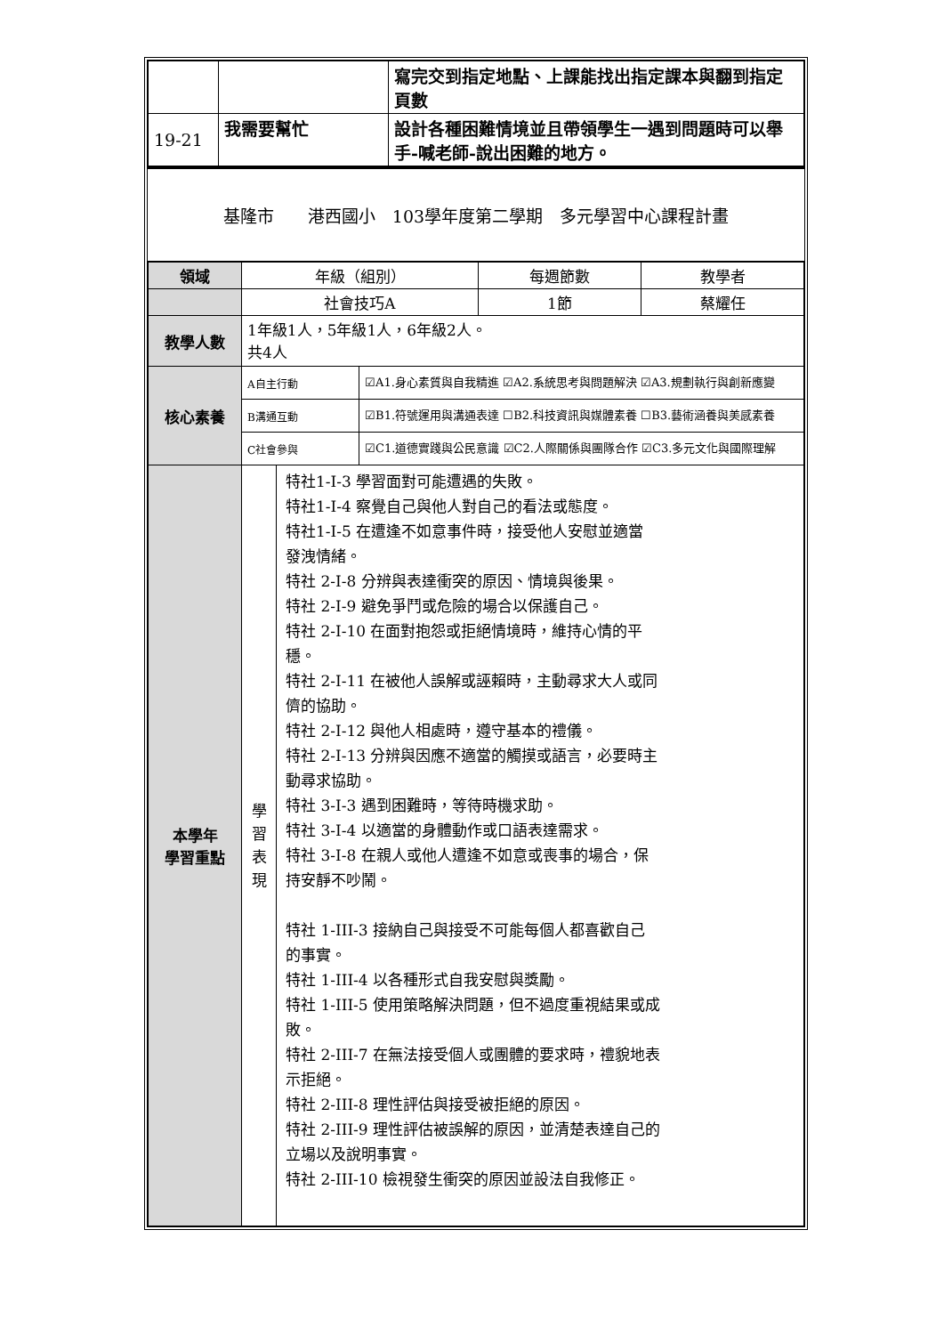| | | 寫完交到指定地點、上課能找出指定課本與翻到指定頁數 |
| 19-21 | 我需要幫忙 | 設計各種困難情境並且帶領學生一遇到問題時可以舉手-喊老師-說出困難的地方。 |
基隆市　　港西國小　103學年度第二學期　多元學習中心課程計畫
| 領域 | 年級（組別） | | | 每週節數 | 教學者 |
| | 社會技巧A | | | 1節 | 蔡耀任 |
| 教學人數 | 1年級1人，5年級1人，6年級2人。 共4人 | | | | |
| 核心素養 | A自主行動 | | ☑A1.身心素質與自我精進 ☑A2.系統思考與問題解決 ☑A3.規劃執行與創新應變 | | |
| | B溝通互動 | | ☑B1.符號運用與溝通表達 ☐B2.科技資訊與媒體素養 ☐B3.藝術涵養與美感素養 | | |
| | C社會參與 | | ☑C1.道德實踐與公民意識 ☑C2.人際關係與團隊合作 ☑C3.多元文化與國際理解 | | |
| 本學年 學習重點 | 學 習 表 現 | 特社1-I-3 學習面對可能遭遇的失敗。 特社1-I-4 察覺自己與他人對自己的看法或態度。 特社1-I-5 在遭逢不如意事件時，接受他人安慰並適當 發洩情緒。 特社 2-I-8 分辨與表達衝突的原因、情境與後果。 特社 2-I-9 避免爭鬥或危險的場合以保護自己。 特社 2-I-10 在面對抱怨或拒絕情境時，維持心情的平 穩。 特社 2-I-11 在被他人誤解或誣賴時，主動尋求大人或同 儕的協助。 特社 2-I-12 與他人相處時，遵守基本的禮儀。 特社 2-I-13 分辨與因應不適當的觸摸或語言，必要時主 動尋求協助。 特社 3-I-3 遇到困難時，等待時機求助。 特社 3-I-4 以適當的身體動作或口語表達需求。 特社 3-I-8 在親人或他人遭逢不如意或喪事的場合，保 持安靜不吵鬧。 特社 1-III-3 接納自己與接受不可能每個人都喜歡自己 的事實。 特社 1-III-4 以各種形式自我安慰與獎勵。 特社 1-III-5 使用策略解決問題，但不過度重視結果或成 敗。 特社 2-III-7 在無法接受個人或團體的要求時，禮貌地表 示拒絕。 特社 2-III-8 理性評估與接受被拒絕的原因。 特社 2-III-9 理性評估被誤解的原因，並清楚表達自己的 立場以及說明事實。 特社 2-III-10 檢視發生衝突的原因並設法自我修正。 | | | |